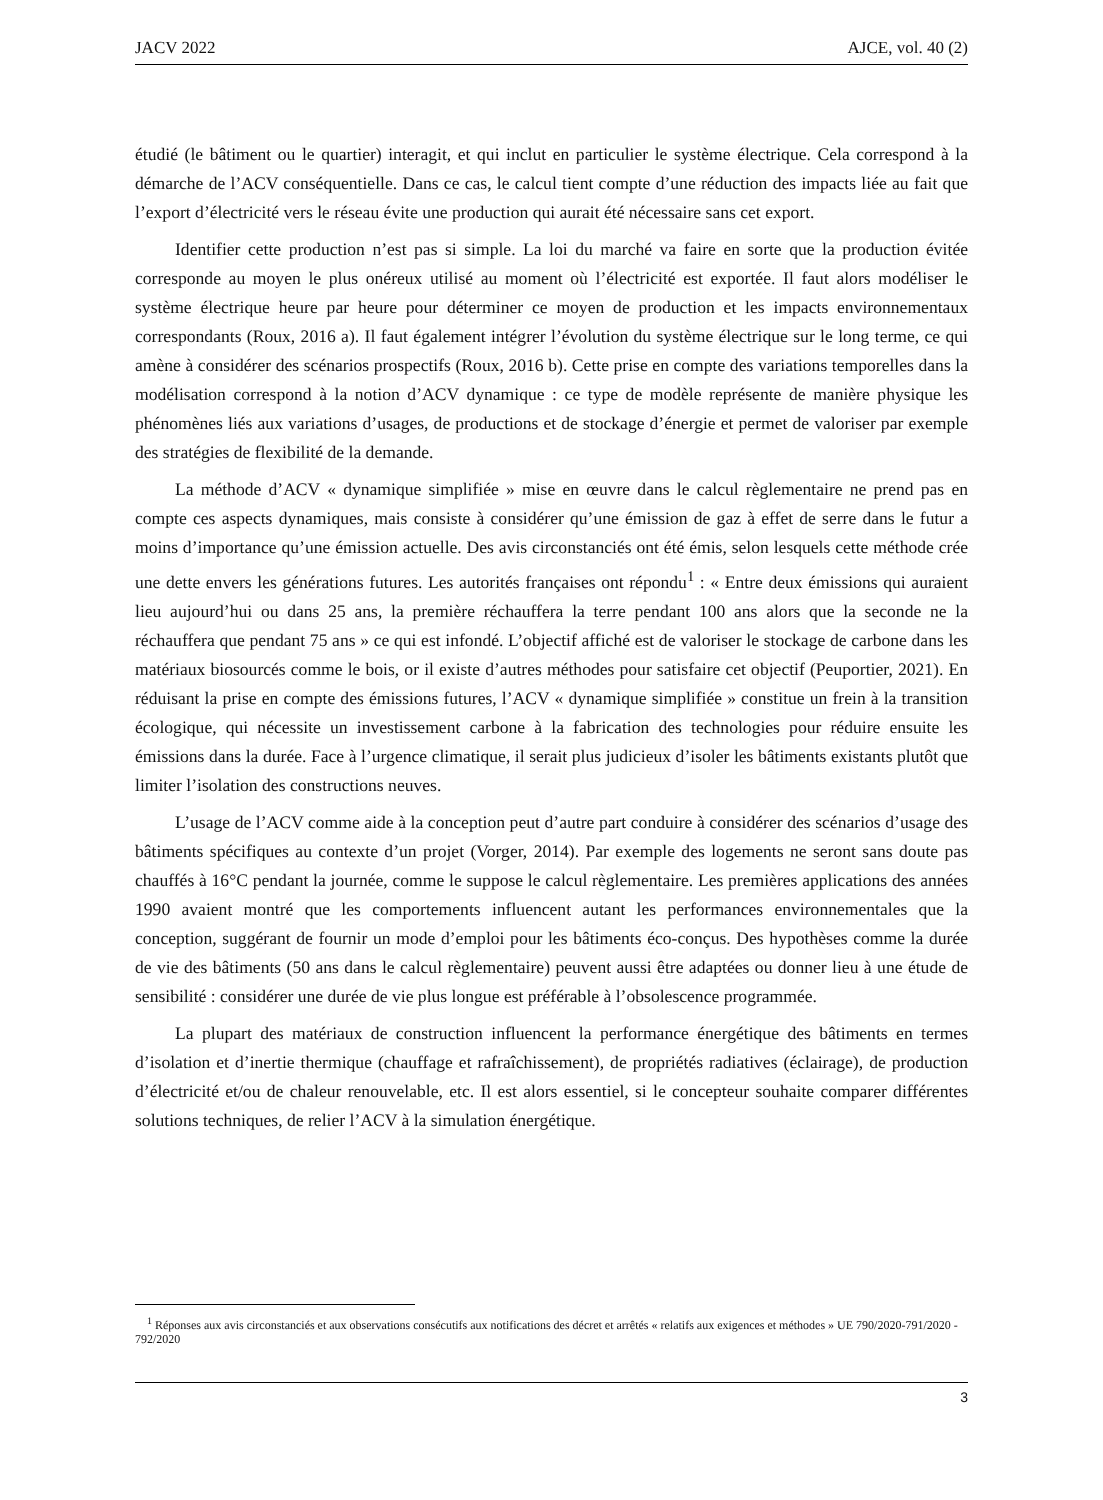JACV 2022 AJCE, vol. 40 (2)
étudié (le bâtiment ou le quartier) interagit, et qui inclut en particulier le système électrique. Cela correspond à la démarche de l’ACV conséquentielle. Dans ce cas, le calcul tient compte d’une réduction des impacts liée au fait que l’export d’électricité vers le réseau évite une production qui aurait été nécessaire sans cet export.
Identifier cette production n’est pas si simple. La loi du marché va faire en sorte que la production évitée corresponde au moyen le plus onéreux utilisé au moment où l’électricité est exportée. Il faut alors modéliser le système électrique heure par heure pour déterminer ce moyen de production et les impacts environnementaux correspondants (Roux, 2016 a). Il faut également intégrer l’évolution du système électrique sur le long terme, ce qui amène à considérer des scénarios prospectifs (Roux, 2016 b). Cette prise en compte des variations temporelles dans la modélisation correspond à la notion d’ACV dynamique : ce type de modèle représente de manière physique les phénomènes liés aux variations d’usages, de productions et de stockage d’énergie et permet de valoriser par exemple des stratégies de flexibilité de la demande.
La méthode d’ACV « dynamique simplifiée » mise en œuvre dans le calcul règlementaire ne prend pas en compte ces aspects dynamiques, mais consiste à considérer qu’une émission de gaz à effet de serre dans le futur a moins d’importance qu’une émission actuelle. Des avis circonstanciés ont été émis, selon lesquels cette méthode crée une dette envers les générations futures. Les autorités françaises ont répondu<sup>1</sup> : « Entre deux émissions qui auraient lieu aujourd’hui ou dans 25 ans, la première réchauffera la terre pendant 100 ans alors que la seconde ne la réchauffera que pendant 75 ans » ce qui est infondé. L’objectif affiché est de valoriser le stockage de carbone dans les matériaux biosourcés comme le bois, or il existe d’autres méthodes pour satisfaire cet objectif (Peuportier, 2021). En réduisant la prise en compte des émissions futures, l’ACV « dynamique simplifiée » constitue un frein à la transition écologique, qui nécessite un investissement carbone à la fabrication des technologies pour réduire ensuite les émissions dans la durée. Face à l’urgence climatique, il serait plus judicieux d’isoler les bâtiments existants plutôt que limiter l’isolation des constructions neuves.
L’usage de l’ACV comme aide à la conception peut d’autre part conduire à considérer des scénarios d’usage des bâtiments spécifiques au contexte d’un projet (Vorger, 2014). Par exemple des logements ne seront sans doute pas chauffés à 16°C pendant la journée, comme le suppose le calcul règlementaire. Les premières applications des années 1990 avaient montré que les comportements influencent autant les performances environnementales que la conception, suggérant de fournir un mode d’emploi pour les bâtiments éco-conçus. Des hypothèses comme la durée de vie des bâtiments (50 ans dans le calcul règlementaire) peuvent aussi être adaptées ou donner lieu à une étude de sensibilité : considérer une durée de vie plus longue est préférable à l’obsolescence programmée.
La plupart des matériaux de construction influencent la performance énergétique des bâtiments en termes d’isolation et d’inertie thermique (chauffage et rafraîchissement), de propriétés radiatives (éclairage), de production d’électricité et/ou de chaleur renouvelable, etc. Il est alors essentiel, si le concepteur souhaite comparer différentes solutions techniques, de relier l’ACV à la simulation énergétique.
<sup>1</sup> Réponses aux avis circonstanciés et aux observations consécutifs aux notifications des décret et arrêtés « relatifs aux exigences et méthodes » UE 790/2020-791/2020 - 792/2020
3